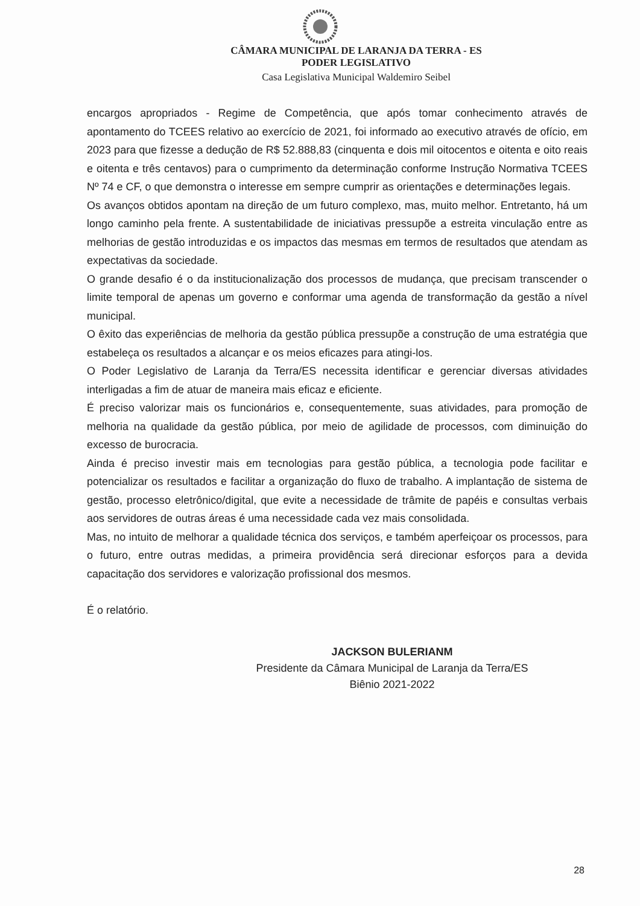CÂMARA MUNICIPAL DE LARANJA DA TERRA - ES
PODER LEGISLATIVO
Casa Legislativa Municipal Waldemiro Seibel
encargos apropriados - Regime de Competência, que após tomar conhecimento através de apontamento do TCEES relativo ao exercício de 2021, foi informado ao executivo através de ofício, em 2023 para que fizesse a dedução de R$ 52.888,83 (cinquenta e dois mil oitocentos e oitenta e oito reais e oitenta e três centavos) para o cumprimento da determinação conforme Instrução Normativa TCEES Nº 74 e CF, o que demonstra o interesse em sempre cumprir as orientações e determinações legais.
Os avanços obtidos apontam na direção de um futuro complexo, mas, muito melhor. Entretanto, há um longo caminho pela frente. A sustentabilidade de iniciativas pressupõe a estreita vinculação entre as melhorias de gestão introduzidas e os impactos das mesmas em termos de resultados que atendam as expectativas da sociedade.
O grande desafio é o da institucionalização dos processos de mudança, que precisam transcender o limite temporal de apenas um governo e conformar uma agenda de transformação da gestão a nível municipal.
O êxito das experiências de melhoria da gestão pública pressupõe a construção de uma estratégia que estabeleça os resultados a alcançar e os meios eficazes para atingi-los.
O Poder Legislativo de Laranja da Terra/ES necessita identificar e gerenciar diversas atividades interligadas a fim de atuar de maneira mais eficaz e eficiente.
É preciso valorizar mais os funcionários e, consequentemente, suas atividades, para promoção de melhoria na qualidade da gestão pública, por meio de agilidade de processos, com diminuição do excesso de burocracia.
Ainda é preciso investir mais em tecnologias para gestão pública, a tecnologia pode facilitar e potencializar os resultados e facilitar a organização do fluxo de trabalho. A implantação de sistema de gestão, processo eletrônico/digital, que evite a necessidade de trâmite de papéis e consultas verbais aos servidores de outras áreas é uma necessidade cada vez mais consolidada.
Mas, no intuito de melhorar a qualidade técnica dos serviços, e também aperfeiçoar os processos, para o futuro, entre outras medidas, a primeira providência será direcionar esforços para a devida capacitação dos servidores e valorização profissional dos mesmos.
É o relatório.
JACKSON BULERIANM
Presidente da Câmara Municipal de Laranja da Terra/ES
Biênio 2021-2022
28